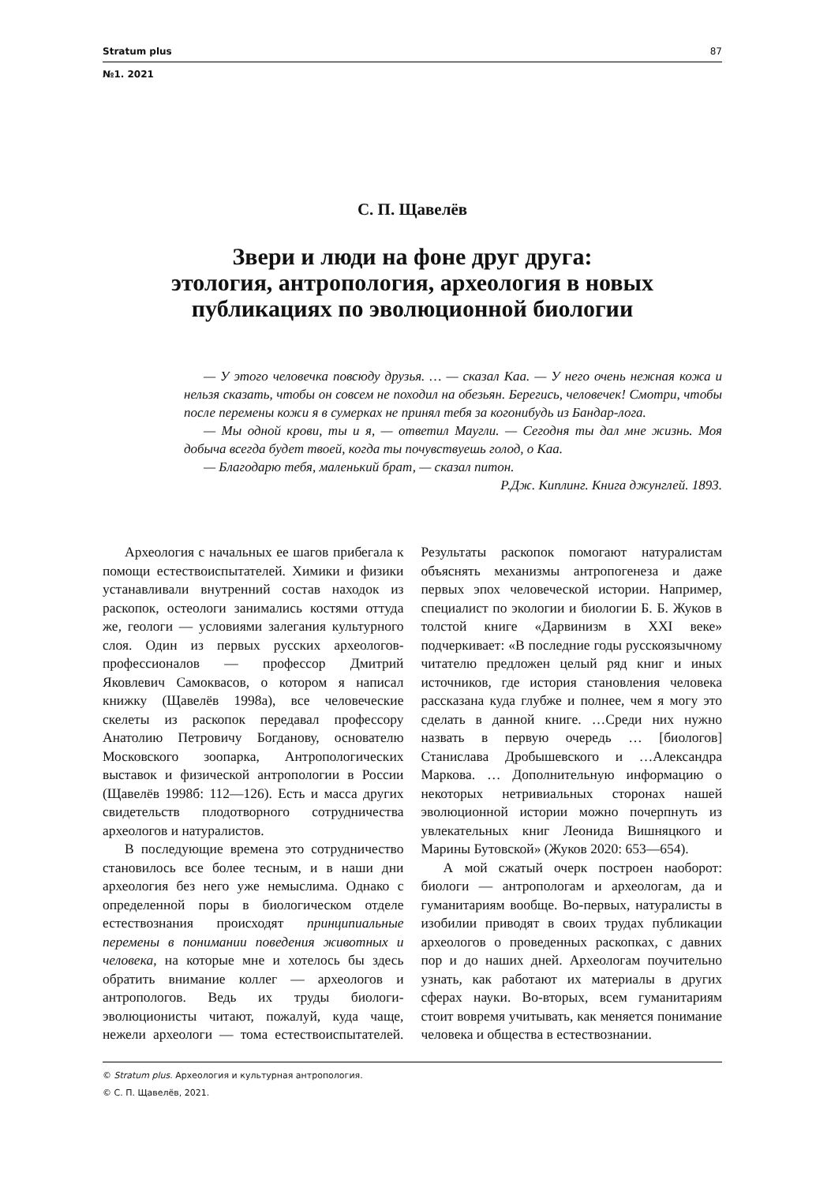Stratum plus 87
№1. 2021
С. П. Щавелёв
Звери и люди на фоне друг друга:
этология, антропология, археология в новых
публикациях по эволюционной биологии
— У этого человечка повсюду друзья. … — сказал Каа. — У него очень нежная кожа и нельзя сказать, чтобы он совсем не походил на обезьян. Берегись, человечек! Смотри, чтобы после перемены кожи я в сумерках не принял тебя за когонибудь из Бандар-лога.
— Мы одной крови, ты и я, — ответил Маугли. — Сегодня ты дал мне жизнь. Моя добыча всегда будет твоей, когда ты почувствуешь голод, о Каа.
— Благодарю тебя, маленький брат, — сказал питон.
Р.Дж. Киплинг. Книга джунглей. 1893.
Археология с начальных ее шагов прибегала к помощи естествоиспытателей. Химики и физики устанавливали внутренний состав находок из раскопок, остеологи занимались костями оттуда же, геологи — условиями залегания культурного слоя. Один из первых русских археологов-профессионалов — профессор Дмитрий Яковлевич Самоквасов, о котором я написал книжку (Щавелёв 1998а), все человеческие скелеты из раскопок передавал профессору Анатолию Петровичу Богданову, основателю Московского зоопарка, Антропологических выставок и физической антропологии в России (Щавелёв 1998б: 112—126). Есть и масса других свидетельств плодотворного сотрудничества археологов и натуралистов.
В последующие времена это сотрудничество становилось все более тесным, и в наши дни археология без него уже немыслима. Однако с определенной поры в биологическом отделе естествознания происходят принципиальные перемены в понимании поведения животных и человека, на которые мне и хотелось бы здесь обратить внимание коллег — археологов и антропологов. Ведь их труды биологи-эволюционисты читают, пожалуй, куда чаще, нежели археологи — тома естествоиспытателей. Результаты раскопок помогают натуралистам объяснять механизмы антропогенеза и даже первых эпох человеческой истории. Например, специалист по экологии и биологии Б. Б. Жуков в толстой книге «Дарвинизм в XXI веке» подчеркивает: «В последние годы русскоязычному читателю предложен целый ряд книг и иных источников, где история становления человека рассказана куда глубже и полнее, чем я могу это сделать в данной книге. …Среди них нужно назвать в первую очередь … [биологов] Станислава Дробышевского и …Александра Маркова. … Дополнительную информацию о некоторых нетривиальных сторонах нашей эволюционной истории можно почерпнуть из увлекательных книг Леонида Вишняцкого и Марины Бутовской» (Жуков 2020: 653—654).
А мой сжатый очерк построен наоборот: биологи — антропологам и археологам, да и гуманитариям вообще. Во-первых, натуралисты в изобилии приводят в своих трудах публикации археологов о проведенных раскопках, с давних пор и до наших дней. Археологам поучительно узнать, как работают их материалы в других сферах науки. Во-вторых, всем гуманитариям стоит вовремя учитывать, как меняется понимание человека и общества в естествознании.
© Stratum plus. Археология и культурная антропология.
© С. П. Щавелёв, 2021.